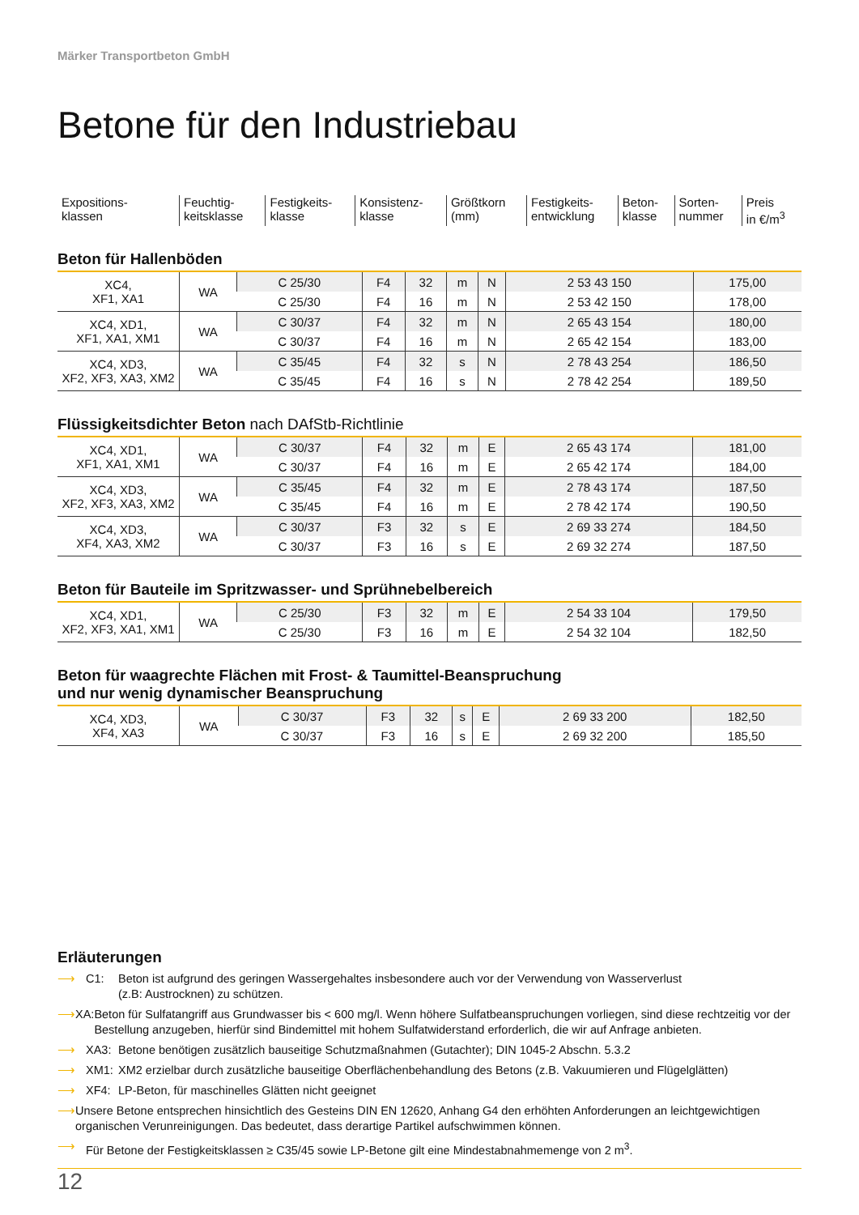Märker Transportbeton GmbH
Betone für den Industriebau
| Expositions- klassen | Feuchtig- keitsklasse | Festigkeits- klasse | Konsistenz- klasse | Größtkorn (mm) | Festigkeits- entwicklung | Beton- klasse | Sorten- nummer | Preis in €/m<sup>3</sup> |
Beton für Hallenböden
| XC4, XF1, XA1 | WA | C 25/30 | F4 | 32 | m | N | 2 53 43 150 | 175,00 |
| | | C 25/30 | F4 | 16 | m | N | 2 53 42 150 | 178,00 |
| XC4, XD1, XF1, XA1, XM1 | WA | C 30/37 | F4 | 32 | m | N | 2 65 43 154 | 180,00 |
| | | C 30/37 | F4 | 16 | m | N | 2 65 42 154 | 183,00 |
| XC4, XD3, XF2, XF3, XA3, XM2 | WA | C 35/45 | F4 | 32 | s | N | 2 78 43 254 | 186,50 |
| | | C 35/45 | F4 | 16 | s | N | 2 78 42 254 | 189,50 |
Flüssigkeitsdichter Beton nach DAfStb-Richtlinie
| XC4, XD1, XF1, XA1, XM1 | WA | C 30/37 | F4 | 32 | m | E | 2 65 43 174 | 181,00 |
| | | C 30/37 | F4 | 16 | m | E | 2 65 42 174 | 184,00 |
| XC4, XD3, XF2, XF3, XA3, XM2 | WA | C 35/45 | F4 | 32 | m | E | 2 78 43 174 | 187,50 |
| | | C 35/45 | F4 | 16 | m | E | 2 78 42 174 | 190,50 |
| XC4, XD3, XF4, XA3, XM2 | WA | C 30/37 | F3 | 32 | s | E | 2 69 33 274 | 184,50 |
| | | C 30/37 | F3 | 16 | s | E | 2 69 32 274 | 187,50 |
Beton für Bauteile im Spritzwasser- und Sprühnebelbereich
| XC4, XD1, XF2, XF3, XA1, XM1 | WA | C 25/30 | F3 | 32 | m | E | 2 54 33 104 | 179,50 |
| | | C 25/30 | F3 | 16 | m | E | 2 54 32 104 | 182,50 |
Beton für waagrechte Flächen mit Frost- & Taumittel-Beanspruchung
und nur wenig dynamischer Beanspruchung
| XC4, XD3, XF4, XA3 | WA | C 30/37 | F3 | 32 | s | E | 2 69 33 200 | 182,50 |
| | | C 30/37 | F3 | 16 | s | E | 2 69 32 200 | 185,50 |
Erläuterungen
⟶ C1: Beton ist aufgrund des geringen Wassergehaltes insbesondere auch vor der Verwendung von Wasserverlust
(z.B: Austrocknen) zu schützen.
⟶ XA: Beton für Sulfatangriff aus Grundwasser bis < 600 mg/l. Wenn höhere Sulfatbeanspruchungen vorliegen, sind diese rechtzeitig vor der Bestellung anzugeben, hierfür sind Bindemittel mit hohem Sulfatwiderstand erforderlich, die wir auf Anfrage anbieten.
⟶ XA3: Betone benötigen zusätzlich bauseitige Schutzmaßnahmen (Gutachter); DIN 1045-2 Abschn. 5.3.2
⟶ XM1: XM2 erzielbar durch zusätzliche bauseitige Oberflächenbehandlung des Betons (z.B. Vakuumieren und Flügelglätten)
⟶ XF4: LP-Beton, für maschinelles Glätten nicht geeignet
⟶ Unsere Betone entsprechen hinsichtlich des Gesteins DIN EN 12620, Anhang G4 den erhöhten Anforderungen an leichtgewichtigen organischen Verunreinigungen. Das bedeutet, dass derartige Partikel aufschwimmen können.
⟶ Für Betone der Festigkeitsklassen ≥ C35/45 sowie LP-Betone gilt eine Mindestabnahmemenge von 2 m<sup>3</sup>.
12